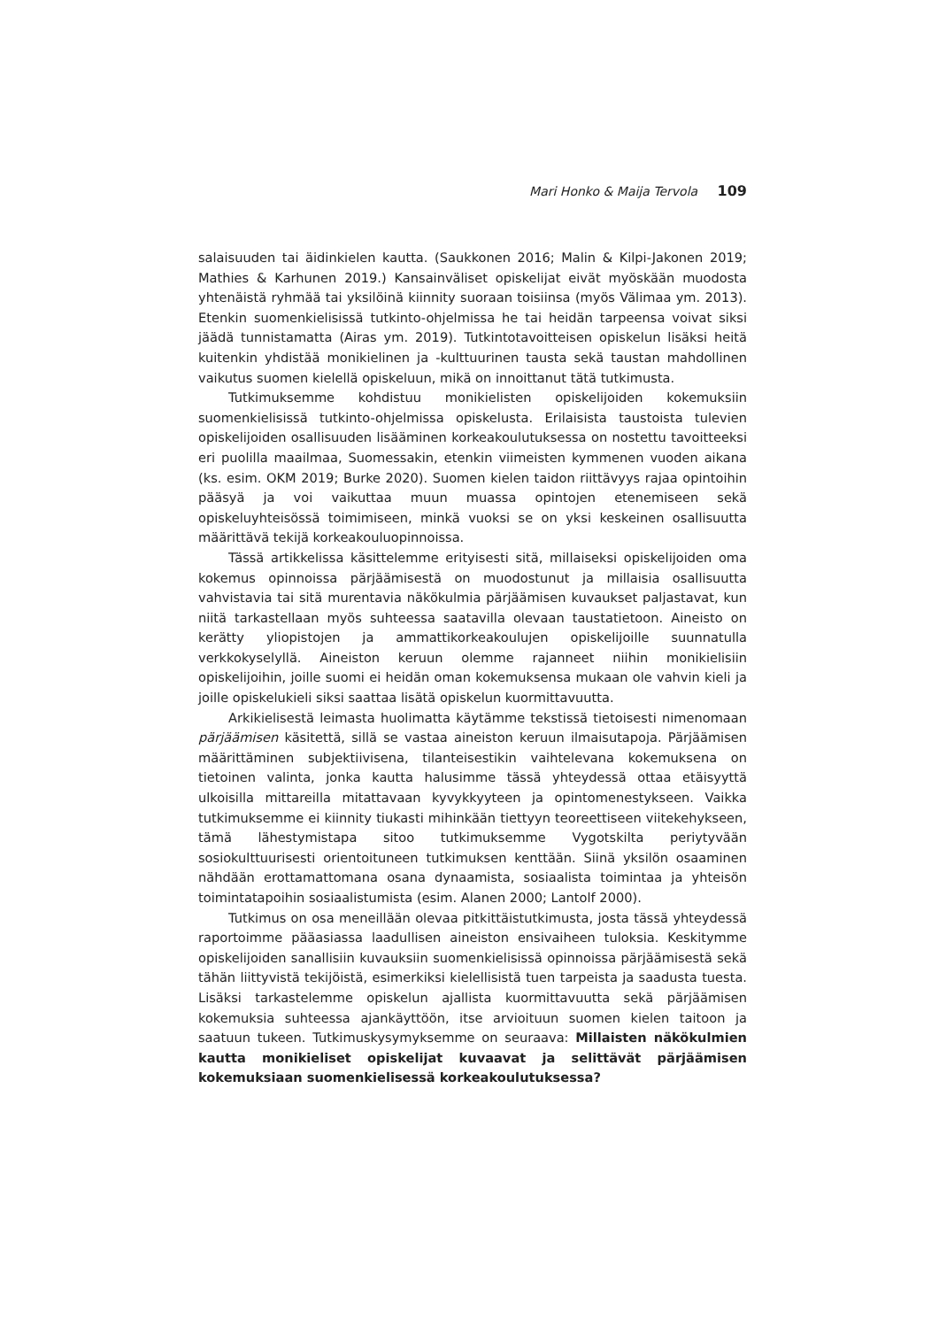Mari Honko & Maija Tervola 109
salaisuuden tai äidinkielen kautta. (Saukkonen 2016; Malin & Kilpi-Jakonen 2019; Mathies & Karhunen 2019.) Kansainväliset opiskelijat eivät myöskään muodosta yhtenäistä ryhmää tai yksilöinä kiinnity suoraan toisiinsa (myös Välimaa ym. 2013). Etenkin suomenkielisissä tutkinto-ohjelmissa he tai heidän tarpeensa voivat siksi jäädä tunnistamatta (Airas ym. 2019). Tutkintotavoitteisen opiskelun lisäksi heitä kuitenkin yhdistää monikielinen ja -kulttuurinen tausta sekä taustan mahdollinen vaikutus suomen kielellä opiskeluun, mikä on innoittanut tätä tutkimusta.
Tutkimuksemme kohdistuu monikielisten opiskelijoiden kokemuksiin suomenkielisissä tutkinto-ohjelmissa opiskelusta. Erilaisista taustoista tulevien opiskelijoiden osallisuuden lisääminen korkeakoulutuksessa on nostettu tavoitteeksi eri puolilla maailmaa, Suomessakin, etenkin viimeisten kymmenen vuoden aikana (ks. esim. OKM 2019; Burke 2020). Suomen kielen taidon riittävyys rajaa opintoihin pääsyä ja voi vaikuttaa muun muassa opintojen etenemiseen sekä opiskeluyhteisössä toimimiseen, minkä vuoksi se on yksi keskeinen osallisuutta määrittävä tekijä korkeakouluopinnoissa.
Tässä artikkelissa käsittelemme erityisesti sitä, millaiseksi opiskelijoiden oma kokemus opinnoissa pärjäämisestä on muodostunut ja millaisia osallisuutta vahvistavia tai sitä murentavia näkökulmia pärjäämisen kuvaukset paljastavat, kun niitä tarkastellaan myös suhteessa saatavilla olevaan taustatietoon. Aineisto on kerätty yliopistojen ja ammattikorkeakoulujen opiskelijoille suunnatulla verkkokyselyllä. Aineiston keruun olemme rajanneet niihin monikielisiin opiskelijoihin, joille suomi ei heidän oman kokemuksensa mukaan ole vahvin kieli ja joille opiskelukieli siksi saattaa lisätä opiskelun kuormittavuutta.
Arkikielisestä leimasta huolimatta käytämme tekstissä tietoisesti nimenomaan pärjäämisen käsitettä, sillä se vastaa aineiston keruun ilmaisutapoja. Pärjäämisen määrittäminen subjektiivisena, tilanteisestikin vaihtelevana kokemuksena on tietoinen valinta, jonka kautta halusimme tässä yhteydessä ottaa etäisyyttä ulkoisilla mittareilla mitattavaan kyvykkyyteen ja opintomenestykseen. Vaikka tutkimuksemme ei kiinnity tiukasti mihinkään tiettyyn teoreettiseen viitekehykseen, tämä lähestymistapa sitoo tutkimuksemme Vygotskilta periytyvään sosiokulttuurisesti orientoituneen tutkimuksen kenttään. Siinä yksilön osaaminen nähdään erottamattomana osana dynaamista, sosiaalista toimintaa ja yhteisön toimintatapoihin sosiaalistumista (esim. Alanen 2000; Lantolf 2000).
Tutkimus on osa meneillään olevaa pitkittäistutkimusta, josta tässä yhteydessä raportoimme pääasiassa laadullisen aineiston ensivaiheen tuloksia. Keskitymme opiskelijoiden sanallisiin kuvauksiin suomenkielisissä opinnoissa pärjäämisestä sekä tähän liittyvistä tekijöistä, esimerkiksi kielellisistä tuen tarpeista ja saadusta tuesta. Lisäksi tarkastelemme opiskelun ajallista kuormittavuutta sekä pärjäämisen kokemuksia suhteessa ajankäyttöön, itse arvioituun suomen kielen taitoon ja saatuun tukeen. Tutkimuskysymyksemme on seuraava: Millaisten näkökulmien kautta monikieliset opiskelijat kuvaavat ja selittävät pärjäämisen kokemuksiaan suomenkielisessä korkeakoulutuksessa?